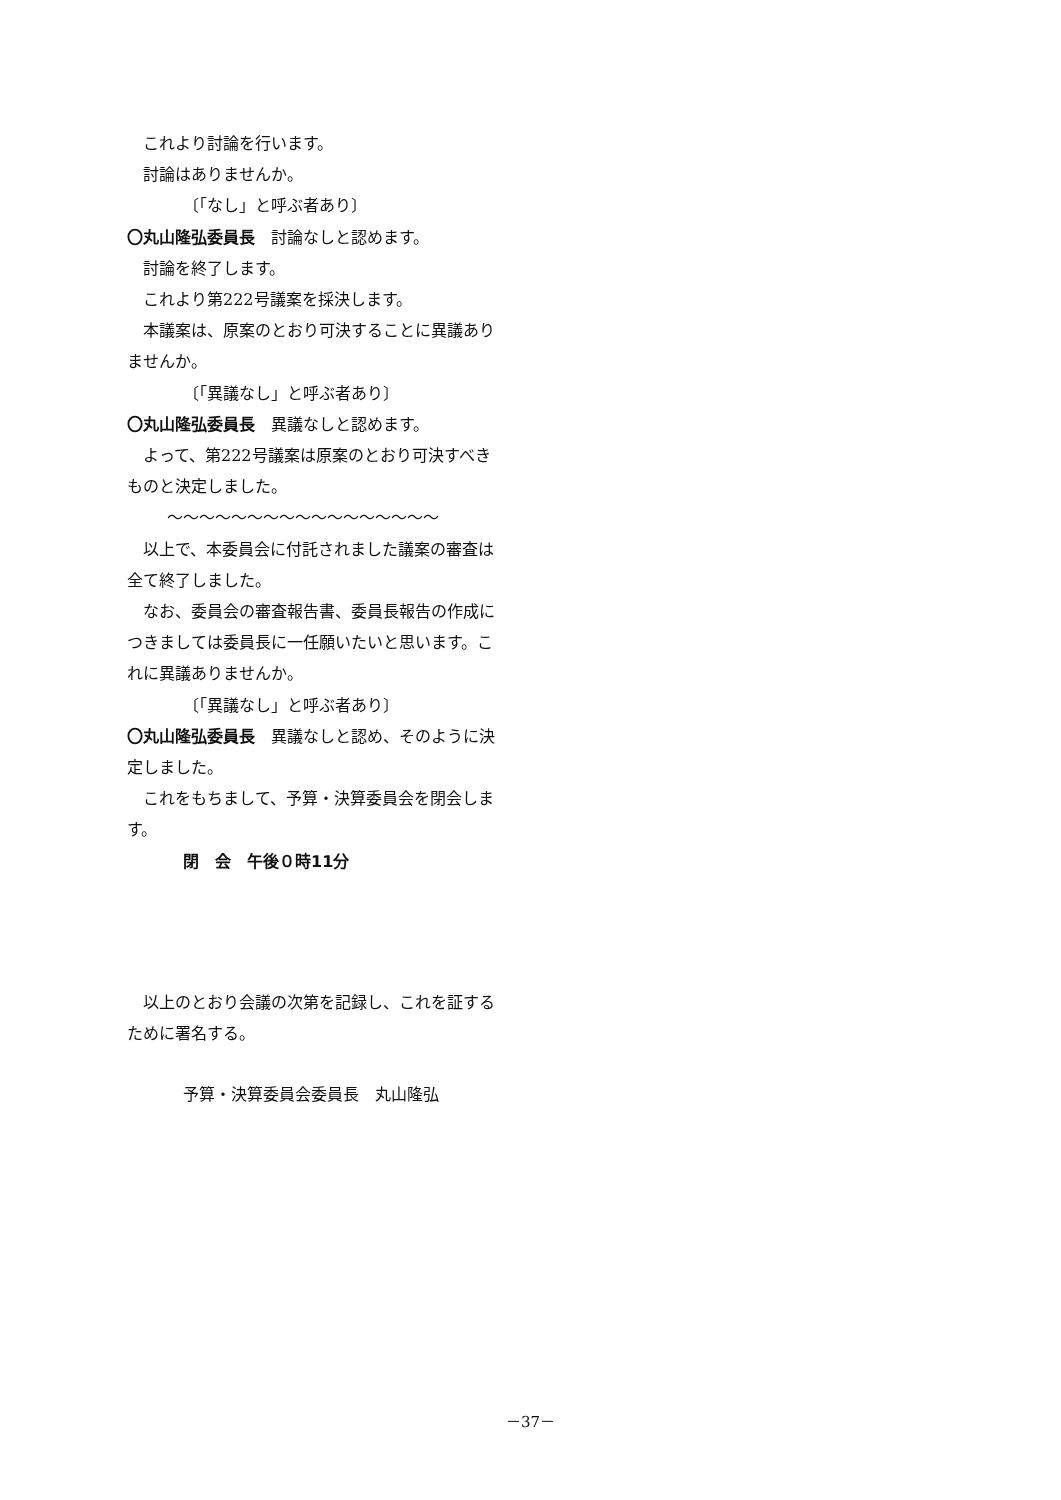これより討論を行います。
討論はありませんか。
〔「なし」と呼ぶ者あり〕
〇丸山隆弘委員長　討論なしと認めます。
討論を終了します。
これより第222号議案を採決します。
本議案は、原案のとおり可決することに異議ありませんか。
〔「異議なし」と呼ぶ者あり〕
〇丸山隆弘委員長　異議なしと認めます。
よって、第222号議案は原案のとおり可決すべきものと決定しました。
～～～～～～～～～～～～～～～～～
以上で、本委員会に付託されました議案の審査は全て終了しました。
なお、委員会の審査報告書、委員長報告の作成につきましては委員長に一任願いたいと思います。これに異議ありませんか。
〔「異議なし」と呼ぶ者あり〕
〇丸山隆弘委員長　異議なしと認め、そのように決定しました。
これをもちまして、予算・決算委員会を閉会します。
閉　会　午後０時11分
以上のとおり会議の次第を記録し、これを証するために署名する。
予算・決算委員会委員長　丸山隆弘
－37－